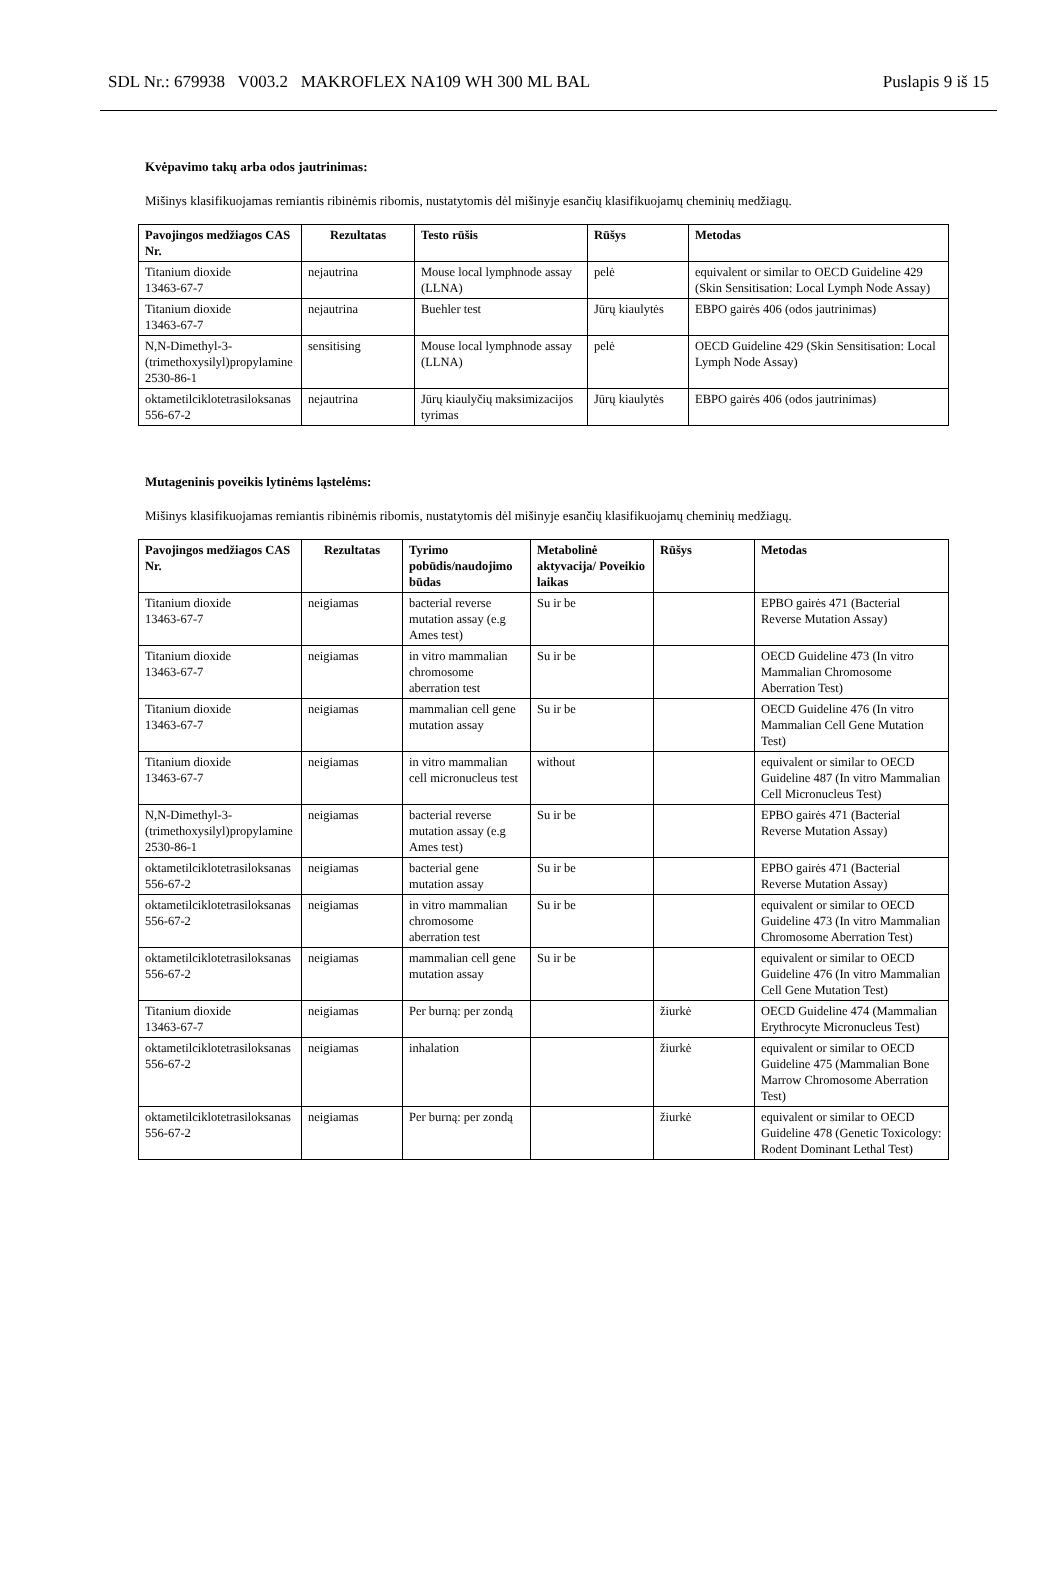SDL Nr.: 679938 V003.2 MAKROFLEX NA109 WH 300 ML BAL Puslapis 9 iš 15
Kvėpavimo takų arba odos jautrinimas:
Mišinys klasifikuojamas remiantis ribinėmis ribomis, nustatytomis dėl mišinyje esančių klasifikuojamų cheminių medžiagų.
| Pavojingos medžiagos CAS Nr. | Rezultatas | Testo rūšis | Rūšys | Metodas |
| --- | --- | --- | --- | --- |
| Titanium dioxide 13463-67-7 | nejautrina | Mouse local lymphnode assay (LLNA) | pelė | equivalent or similar to OECD Guideline 429 (Skin Sensitisation: Local Lymph Node Assay) |
| Titanium dioxide 13463-67-7 | nejautrina | Buehler test | Jūrų kiaulytės | EBPO gairės 406 (odos jautrinimas) |
| N,N-Dimethyl-3-(trimethoxysilyl)propylamine 2530-86-1 | sensitising | Mouse local lymphnode assay (LLNA) | pelė | OECD Guideline 429 (Skin Sensitisation: Local Lymph Node Assay) |
| oktametilciklotetrasiloksanas 556-67-2 | nejautrina | Jūrų kiaulyčių maksimizacijos tyrimas | Jūrų kiaulytės | EBPO gairės 406 (odos jautrinimas) |
Mutageninis poveikis lytinėms ląstelėms:
Mišinys klasifikuojamas remiantis ribinėmis ribomis, nustatytomis dėl mišinyje esančių klasifikuojamų cheminių medžiagų.
| Pavojingos medžiagos CAS Nr. | Rezultatas | Tyrimo pobūdis/naudojimo būdas | Metabolinė aktyvacija/ Poveikio laikas | Rūšys | Metodas |
| --- | --- | --- | --- | --- | --- |
| Titanium dioxide 13463-67-7 | neigiamas | bacterial reverse mutation assay (e.g Ames test) | Su ir be | | EPBO gairės 471 (Bacterial Reverse Mutation Assay) |
| Titanium dioxide 13463-67-7 | neigiamas | in vitro mammalian chromosome aberration test | Su ir be | | OECD Guideline 473 (In vitro Mammalian Chromosome Aberration Test) |
| Titanium dioxide 13463-67-7 | neigiamas | mammalian cell gene mutation assay | Su ir be | | OECD Guideline 476 (In vitro Mammalian Cell Gene Mutation Test) |
| Titanium dioxide 13463-67-7 | neigiamas | in vitro mammalian cell micronucleus test | without | | equivalent or similar to OECD Guideline 487 (In vitro Mammalian Cell Micronucleus Test) |
| N,N-Dimethyl-3-(trimethoxysilyl)propylamine 2530-86-1 | neigiamas | bacterial reverse mutation assay (e.g Ames test) | Su ir be | | EPBO gairės 471 (Bacterial Reverse Mutation Assay) |
| oktametilciklotetrasiloksanas 556-67-2 | neigiamas | bacterial gene mutation assay | Su ir be | | EPBO gairės 471 (Bacterial Reverse Mutation Assay) |
| oktametilciklotetrasiloksanas 556-67-2 | neigiamas | in vitro mammalian chromosome aberration test | Su ir be | | equivalent or similar to OECD Guideline 473 (In vitro Mammalian Chromosome Aberration Test) |
| oktametilciklotetrasiloksanas 556-67-2 | neigiamas | mammalian cell gene mutation assay | Su ir be | | equivalent or similar to OECD Guideline 476 (In vitro Mammalian Cell Gene Mutation Test) |
| Titanium dioxide 13463-67-7 | neigiamas | Per burną: per zondą | | žiurkė | OECD Guideline 474 (Mammalian Erythrocyte Micronucleus Test) |
| oktametilciklotetrasiloksanas 556-67-2 | neigiamas | inhalation | | žiurkė | equivalent or similar to OECD Guideline 475 (Mammalian Bone Marrow Chromosome Aberration Test) |
| oktametilciklotetrasiloksanas 556-67-2 | neigiamas | Per burną: per zondą | | žiurkė | equivalent or similar to OECD Guideline 478 (Genetic Toxicology: Rodent Dominant Lethal Test) |